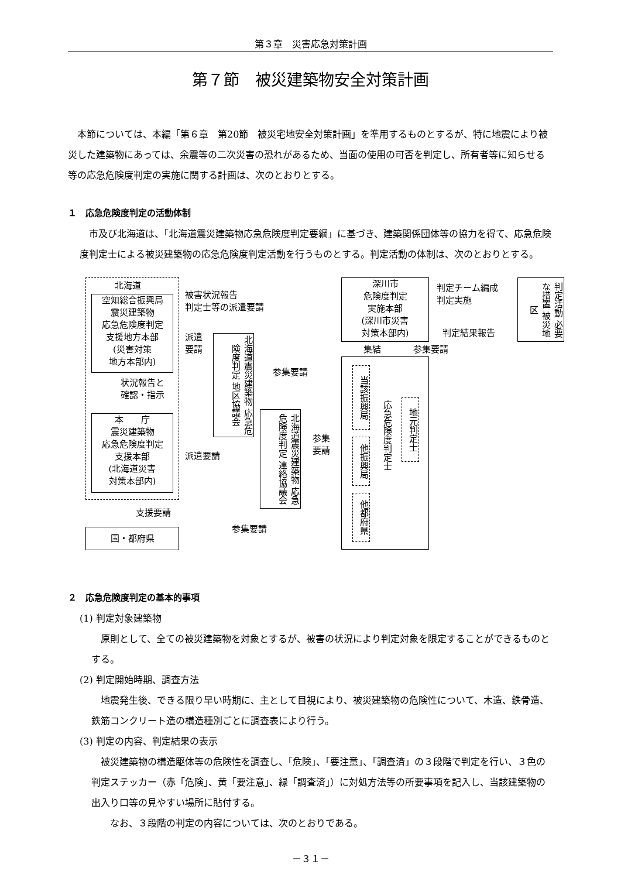第３章　災害応急対策計画
第７節　被災建築物安全対策計画
　本節については、本編「第６章　第20節　被災宅地安全対策計画」を準用するものとするが、特に地震により被災した建築物にあっては、余震等の二次災害の恐れがあるため、当面の使用の可否を判定し、所有者等に知らせる等の応急危険度判定の実施に関する計画は、次のとおりとする。
１　応急危険度判定の活動体制
　市及び北海道は、「北海道震災建築物応急危険度判定要綱」に基づき、建築関係団体等の協力を得て、応急危険度判定士による被災建築物の応急危険度判定活動を行うものとする。判定活動の体制は、次のとおりとする。
北海道
空知総合振興局
震災建築物
応急危険度判定
支援地方本部
(災害対策
地方本部内)
状況報告と
確認・指示
本　　庁
震災建築物
応急危険度判定
支援本部
(北海道災害
対策本部内)
支援要請
国・都府県
被害状況報告
判定士等の派遣要請
派遣
要請
北海道震災建築物 応急危険度判定 地区協議会
参集要請
派遣要請
北海道震災建築物 応急危険度判定 連絡協議会
参集
要請
参集要請
深川市
危険度判定
実施本部
(深川市災害
対策本部内)
集結 参集要請
判定チーム編成
判定実施
判定結果報告
判定活動 必要な措置 被災地区
当該振興局
他振興局
他都府県
応急危険度判定士
地元判定士
２　応急危険度判定の基本的事項
(1) 判定対象建築物
　原則として、全ての被災建築物を対象とするが、被害の状況により判定対象を限定することができるものとする。
(2) 判定開始時期、調査方法
　地震発生後、できる限り早い時期に、主として目視により、被災建築物の危険性について、木造、鉄骨造、鉄筋コンクリート造の構造種別ごとに調査表により行う。
(3) 判定の内容、判定結果の表示
　被災建築物の構造駆体等の危険性を調査し、「危険」、「要注意」、「調査済」の３段階で判定を行い、３色の判定ステッカー（赤「危険」、黄「要注意」、緑「調査済」）に対処方法等の所要事項を記入し、当該建築物の出入り口等の見やすい場所に貼付する。
　　なお、３段階の判定の内容については、次のとおりである。
－３１－